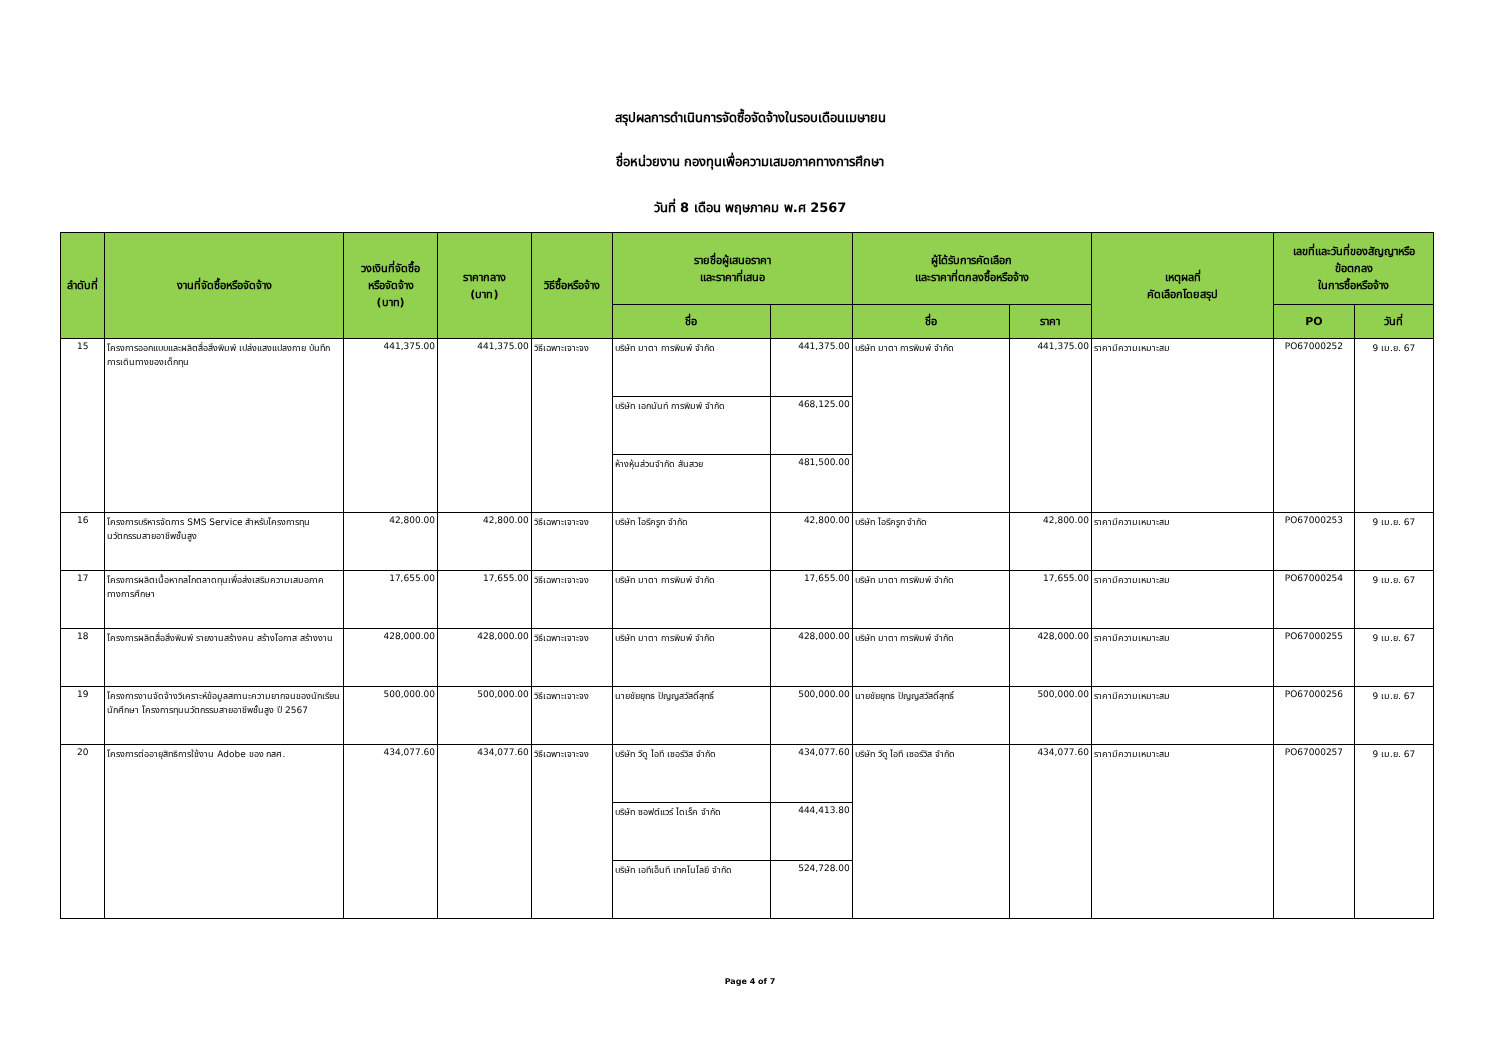สรุปผลการดำเนินการจัดซื้อจัดจ้างในรอบเดือนเมษายน
ชื่อหน่วยงาน กองทุนเพื่อความเสมอภาคทางการศึกษา
วันที่ 8 เดือน พฤษภาคม พ.ศ 2567
| ลำดับที่ | งานที่จัดซื้อหรือจัดจ้าง | วงเงินที่จัดซื้อ หรือจัดจ้าง (บาท) | ราคากลาง (บาท) | วิธีซื้อหรือจ้าง | รายชื่อผู้เสนอราคา และราคาที่เสนอ | | ผู้ได้รับการคัดเลือก และราคาที่ตกลงซื้อหรือจ้าง | | เหตุผลที่ คัดเลือกโดยสรุป | เลขที่และวันที่ของสัญญาหรือ ข้อตกลง ในการซื้อหรือจ้าง | |
| --- | --- | --- | --- | --- | --- | --- | --- | --- | --- | --- | --- |
| | | | | | ชื่อ | | ชื่อ | ราคา | | PO | วันที่ |
| 15 | โครงการออกแบบและผลิตสื่อสิ่งพิมพ์ เปล่งแสงแปลงกาย บันทึกการเดินทางของเด็กทุน | 441,375.00 | 441,375.00 | วิธีเฉพาะเจาะจง | บริษัท มาตา การพิมพ์ จำกัด | 441,375.00 | บริษัท มาตา การพิมพ์ จำกัด | 441,375.00 | ราคามีความเหมาะสม | PO67000252 | 9 เม.ย. 67 |
| | | | | | บริษัท เอกนันท์ การพิมพ์ จำกัด | 468,125.00 | | | | | |
| | | | | | ห้างหุ้นส่วนจำกัด สันสวย | 481,500.00 | | | | | |
| 16 | โครงการบริหารจัดการ SMS Service สำหรับโครงการทุนนวัตกรรมสายอาชีพชั้นสูง | 42,800.00 | 42,800.00 | วิธีเฉพาะเจาะจง | บริษัท ไอรีครูท จำกัด | 42,800.00 | บริษัท ไอรีครูท จำกัด | 42,800.00 | ราคามีความเหมาะสม | PO67000253 | 9 เม.ย. 67 |
| 17 | โครงการผลิตเนื้อหากลไกตลาดทุนเพื่อส่งเสริมความเสมอภาคทางการศึกษา | 17,655.00 | 17,655.00 | วิธีเฉพาะเจาะจง | บริษัท มาตา การพิมพ์ จำกัด | 17,655.00 | บริษัท มาตา การพิมพ์ จำกัด | 17,655.00 | ราคามีความเหมาะสม | PO67000254 | 9 เม.ย. 67 |
| 18 | โครงการผลิตสื่อสิ่งพิมพ์ รายงานสร้างคน สร้างโอกาส สร้างงาน | 428,000.00 | 428,000.00 | วิธีเฉพาะเจาะจง | บริษัท มาตา การพิมพ์ จำกัด | 428,000.00 | บริษัท มาตา การพิมพ์ จำกัด | 428,000.00 | ราคามีความเหมาะสม | PO67000255 | 9 เม.ย. 67 |
| 19 | โครงการงานจัดจ้างวิเคราะห์ข้อมูลสถานะความยากจนของนักเรียน นักศึกษา โครงการทุนนวัตกรรมสายอาชีพชั้นสูง ปี 2567 | 500,000.00 | 500,000.00 | วิธีเฉพาะเจาะจง | นายชัยยุทธ ปัญญสวัสดิ์สุทธิ์ | 500,000.00 | นายชัยยุทธ ปัญญสวัสดิ์สุทธิ์ | 500,000.00 | ราคามีความเหมาะสม | PO67000256 | 9 เม.ย. 67 |
| 20 | โครงการต่ออายุสิทธิการใช้งาน Adobe ของ กสศ. | 434,077.60 | 434,077.60 | วิธีเฉพาะเจาะจง | บริษัท วีดู ไอที เซอร์วิส จำกัด | 434,077.60 | บริษัท วีดู ไอที เซอร์วิส จำกัด | 434,077.60 | ราคามีความเหมาะสม | PO67000257 | 9 เม.ย. 67 |
| | | | | | บริษัท ซอฟต์แวร์ ไดเร็ค จำกัด | 444,413.80 | | | | | |
| | | | | | บริษัท เอทีเอ็นที เทคโนโลยี จำกัด | 524,728.00 | | | | | |
Page 4 of 7